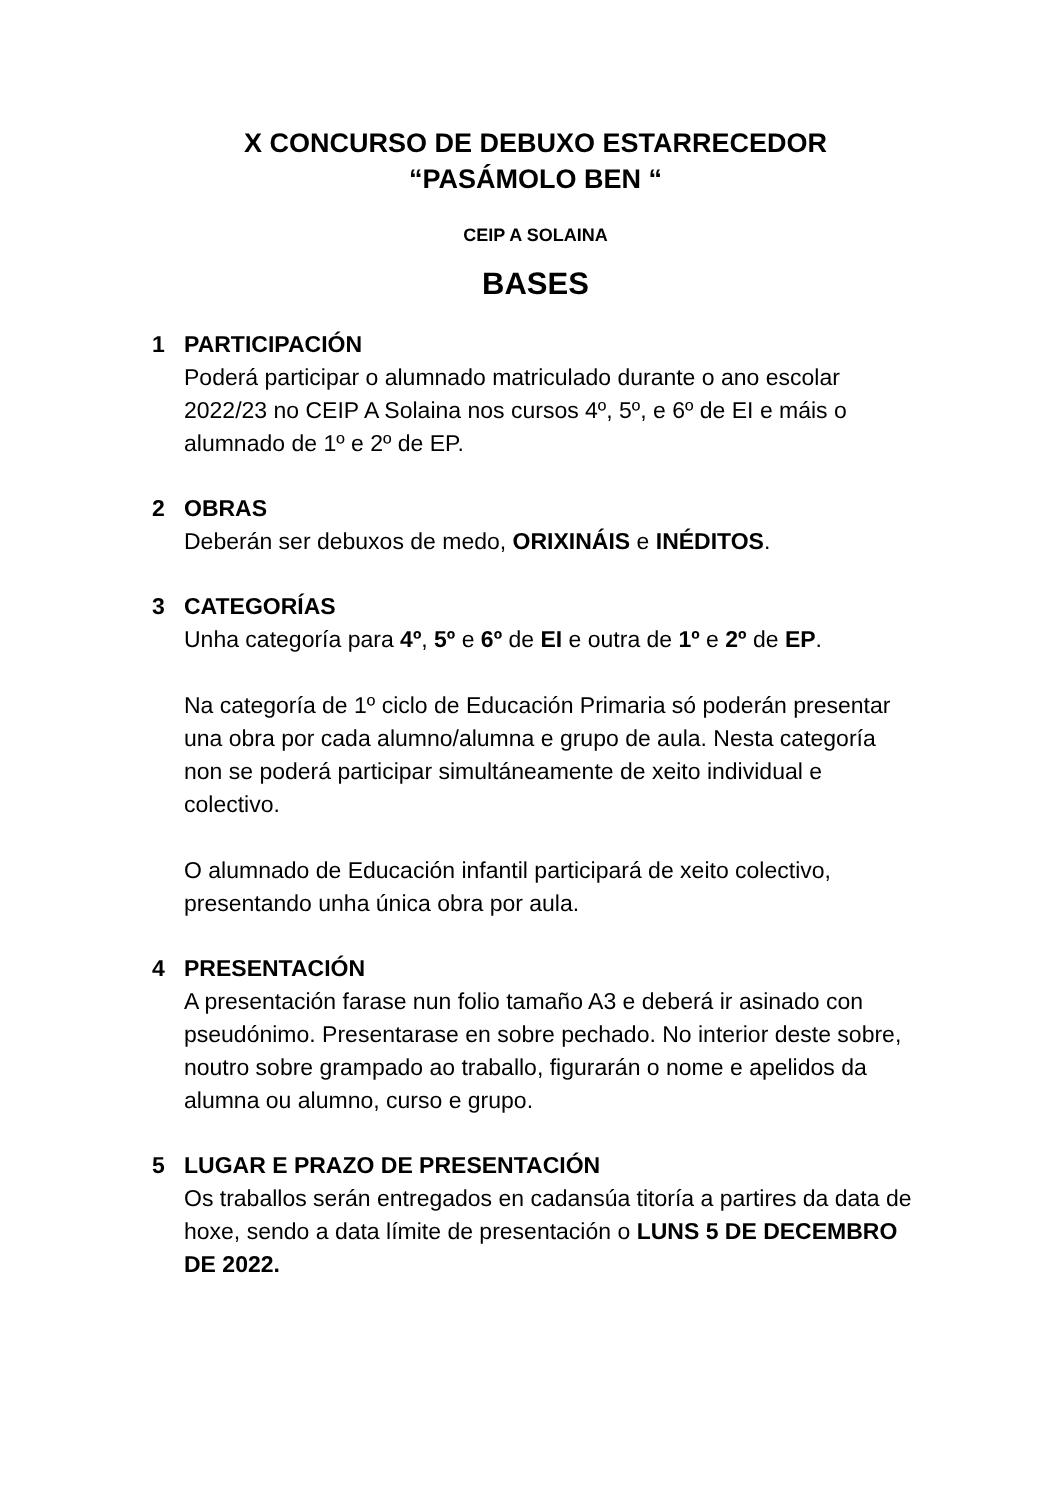X CONCURSO DE DEBUXO ESTARRECEDOR
“PASÁMOLO BEN “
CEIP A SOLAINA
BASES
1 PARTICIPACIÓN
Poderá participar o alumnado matriculado durante o ano escolar 2022/23 no CEIP A Solaina nos cursos 4º, 5º, e 6º de EI e máis o alumnado de 1º e 2º de EP.
2 OBRAS
Deberán ser debuxos de medo, ORIXINÁIS e INÉDITOS.
3 CATEGORÍAS
Unha categoría para 4º, 5º e 6º de EI e outra de 1º e 2º de EP.
Na categoría de 1º ciclo de Educación Primaria só poderán presentar una obra por cada alumno/alumna e grupo de aula. Nesta categoría non se poderá participar simultáneamente de xeito individual e colectivo.
O alumnado de Educación infantil participará de xeito colectivo, presentando unha única obra por aula.
4 PRESENTACIÓN
A presentación farase nun folio tamaño A3 e deberá ir asinado con pseudónimo. Presentarase en sobre pechado. No interior deste sobre, noutro sobre grampado ao traballo, figurarán o nome e apelidos da alumna ou alumno, curso e grupo.
5 LUGAR E PRAZO DE PRESENTACIÓN
Os traballos serán entregados en cadansúa titoría a partires da data de hoxe, sendo a data límite de presentación o LUNS 5 DE DECEMBRO DE 2022.